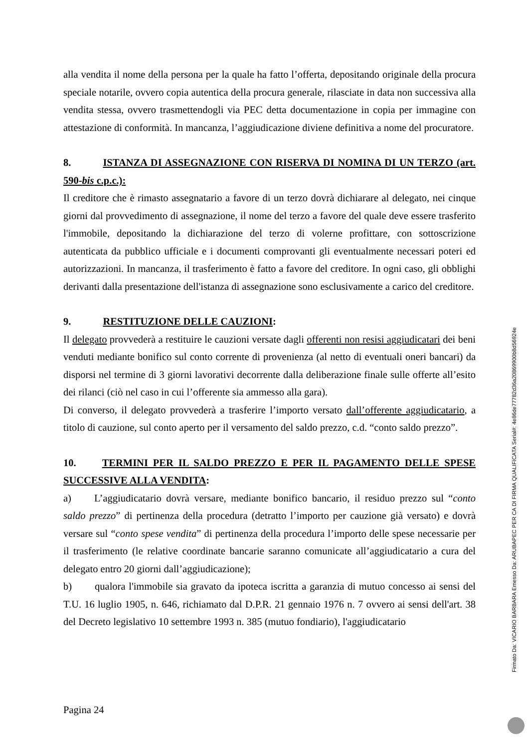alla vendita il nome della persona per la quale ha fatto l’offerta, depositando originale della procura speciale notarile, ovvero copia autentica della procura generale, rilasciate in data non successiva alla vendita stessa, ovvero trasmettendogli via PEC detta documentazione in copia per immagine con attestazione di conformità. In mancanza, l’aggiudicazione diviene definitiva a nome del procuratore.
8. ISTANZA DI ASSEGNAZIONE CON RISERVA DI NOMINA DI UN TERZO (art. 590-bis c.p.c.):
Il creditore che è rimasto assegnatario a favore di un terzo dovrà dichiarare al delegato, nei cinque giorni dal provvedimento di assegnazione, il nome del terzo a favore del quale deve essere trasferito l'immobile, depositando la dichiarazione del terzo di volerne profittare, con sottoscrizione autenticata da pubblico ufficiale e i documenti comprovanti gli eventualmente necessari poteri ed autorizzazioni. In mancanza, il trasferimento è fatto a favore del creditore. In ogni caso, gli obblighi derivanti dalla presentazione dell'istanza di assegnazione sono esclusivamente a carico del creditore.
9. RESTITUZIONE DELLE CAUZIONI:
Il delegato provvederà a restituire le cauzioni versate dagli offerenti non resisi aggiudicatari dei beni venduti mediante bonifico sul conto corrente di provenienza (al netto di eventuali oneri bancari) da disporsi nel termine di 3 giorni lavorativi decorrente dalla deliberazione finale sulle offerte all’esito dei rilanci (ciò nel caso in cui l’offerente sia ammesso alla gara).
Di converso, il delegato provvederà a trasferire l’importo versato dall’offerente aggiudicatario, a titolo di cauzione, sul conto aperto per il versamento del saldo prezzo, c.d. “conto saldo prezzo”.
10. TERMINI PER IL SALDO PREZZO E PER IL PAGAMENTO DELLE SPESE SUCCESSIVE ALLA VENDITA:
a) L’aggiudicatario dovrà versare, mediante bonifico bancario, il residuo prezzo sul “conto saldo prezzo” di pertinenza della procedura (detratto l’importo per cauzione già versato) e dovrà versare sul “conto spese vendita” di pertinenza della procedura l’importo delle spese necessarie per il trasferimento (le relative coordinate bancarie saranno comunicate all’aggiudicatario a cura del delegato entro 20 giorni dall’aggiudicazione);
b) qualora l'immobile sia gravato da ipoteca iscritta a garanzia di mutuo concesso ai sensi del T.U. 16 luglio 1905, n. 646, richiamato dal D.P.R. 21 gennaio 1976 n. 7 ovvero ai sensi dell'art. 38 del Decreto legislativo 10 settembre 1993 n. 385 (mutuo fondiario), l'aggiudicatario
Pagina 24
Firmato Da: VICARIO BARBARA Emesso Da: ARUBAPEC PER CA DI FIRMA QUALIFICATA Serial#: 4e86de77782d36a20869900b8d56924e